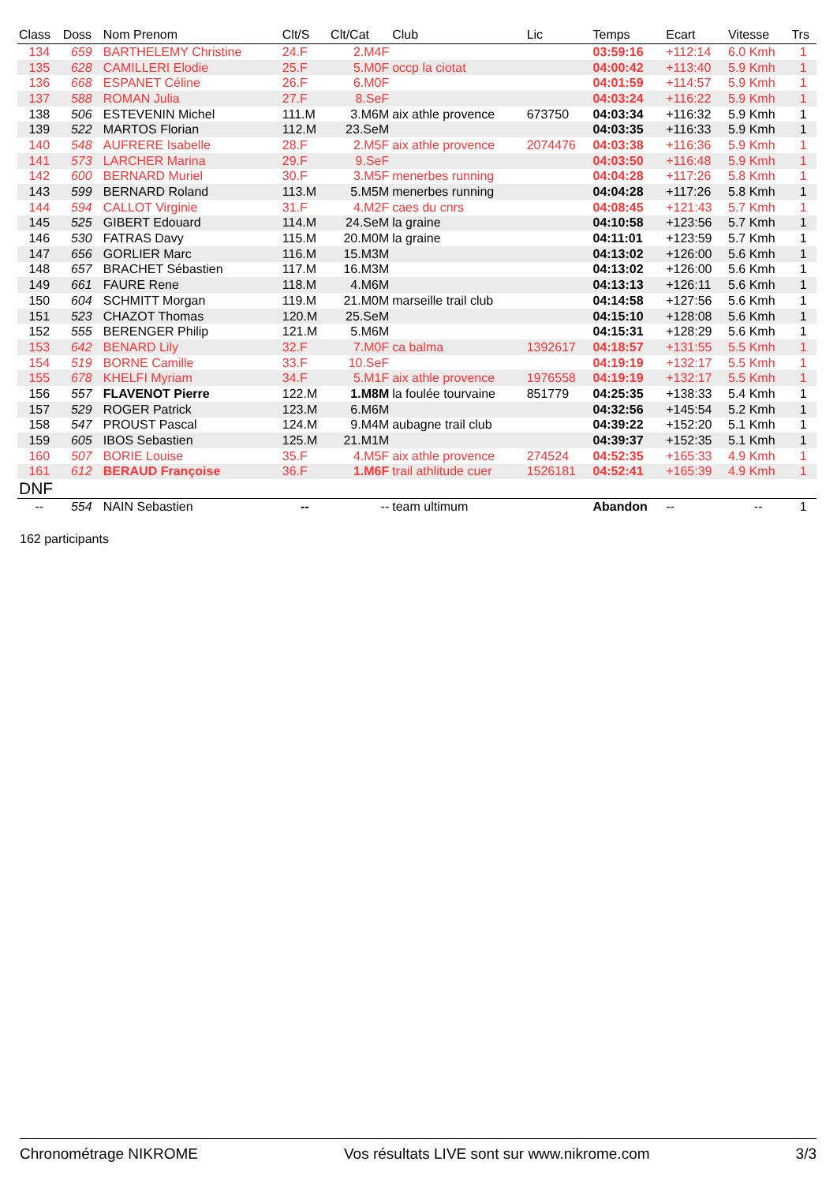| Class | Doss | Nom Prenom | Clt/S | Clt/Cat | Club | Lic | Temps | Ecart | Vitesse | Trs |
| --- | --- | --- | --- | --- | --- | --- | --- | --- | --- | --- |
| 134 | 659 | BARTHELEMY Christine | 24.F | 2.M4F | | | 03:59:16 | +112:14 | 6.0 Kmh | 1 |
| 135 | 628 | CAMILLERI Elodie | 25.F | 5.M0F | occp la ciotat | | 04:00:42 | +113:40 | 5.9 Kmh | 1 |
| 136 | 668 | ESPANET Céline | 26.F | 6.M0F | | | 04:01:59 | +114:57 | 5.9 Kmh | 1 |
| 137 | 588 | ROMAN Julia | 27.F | 8.SeF | | | 04:03:24 | +116:22 | 5.9 Kmh | 1 |
| 138 | 506 | ESTEVENIN Michel | 111.M | 3.M6M | aix athle provence | 673750 | 04:03:34 | +116:32 | 5.9 Kmh | 1 |
| 139 | 522 | MARTOS Florian | 112.M | 23.SeM | | | 04:03:35 | +116:33 | 5.9 Kmh | 1 |
| 140 | 548 | AUFRERE Isabelle | 28.F | 2.M5F | aix athle provence | 2074476 | 04:03:38 | +116:36 | 5.9 Kmh | 1 |
| 141 | 573 | LARCHER Marina | 29.F | 9.SeF | | | 04:03:50 | +116:48 | 5.9 Kmh | 1 |
| 142 | 600 | BERNARD Muriel | 30.F | 3.M5F | menerbes running | | 04:04:28 | +117:26 | 5.8 Kmh | 1 |
| 143 | 599 | BERNARD Roland | 113.M | 5.M5M | menerbes running | | 04:04:28 | +117:26 | 5.8 Kmh | 1 |
| 144 | 594 | CALLOT Virginie | 31.F | 4.M2F | caes du cnrs | | 04:08:45 | +121:43 | 5.7 Kmh | 1 |
| 145 | 525 | GIBERT Edouard | 114.M | 24.SeM | la graine | | 04:10:58 | +123:56 | 5.7 Kmh | 1 |
| 146 | 530 | FATRAS Davy | 115.M | 20.M0M | la graine | | 04:11:01 | +123:59 | 5.7 Kmh | 1 |
| 147 | 656 | GORLIER Marc | 116.M | 15.M3M | | | 04:13:02 | +126:00 | 5.6 Kmh | 1 |
| 148 | 657 | BRACHET Sébastien | 117.M | 16.M3M | | | 04:13:02 | +126:00 | 5.6 Kmh | 1 |
| 149 | 661 | FAURE Rene | 118.M | 4.M6M | | | 04:13:13 | +126:11 | 5.6 Kmh | 1 |
| 150 | 604 | SCHMITT Morgan | 119.M | 21.M0M | marseille trail club | | 04:14:58 | +127:56 | 5.6 Kmh | 1 |
| 151 | 523 | CHAZOT Thomas | 120.M | 25.SeM | | | 04:15:10 | +128:08 | 5.6 Kmh | 1 |
| 152 | 555 | BERENGER Philip | 121.M | 5.M6M | | | 04:15:31 | +128:29 | 5.6 Kmh | 1 |
| 153 | 642 | BENARD Lily | 32.F | 7.M0F | ca balma | 1392617 | 04:18:57 | +131:55 | 5.5 Kmh | 1 |
| 154 | 519 | BORNE Camille | 33.F | 10.SeF | | | 04:19:19 | +132:17 | 5.5 Kmh | 1 |
| 155 | 678 | KHELFI Myriam | 34.F | 5.M1F | aix athle provence | 1976558 | 04:19:19 | +132:17 | 5.5 Kmh | 1 |
| 156 | 557 | FLAVENOT Pierre | 122.M | 1.M8M | la foulée tourvaine | 851779 | 04:25:35 | +138:33 | 5.4 Kmh | 1 |
| 157 | 529 | ROGER Patrick | 123.M | 6.M6M | | | 04:32:56 | +145:54 | 5.2 Kmh | 1 |
| 158 | 547 | PROUST Pascal | 124.M | 9.M4M | aubagne trail club | | 04:39:22 | +152:20 | 5.1 Kmh | 1 |
| 159 | 605 | IBOS Sebastien | 125.M | 21.M1M | | | 04:39:37 | +152:35 | 5.1 Kmh | 1 |
| 160 | 507 | BORIE Louise | 35.F | 4.M5F | aix athle provence | 274524 | 04:52:35 | +165:33 | 4.9 Kmh | 1 |
| 161 | 612 | BERAUD Françoise | 36.F | 1.M6F | trail athlitude cuer | 1526181 | 04:52:41 | +165:39 | 4.9 Kmh | 1 |
| DNF | | | | | | | | | | |
| -- | 554 | NAIN Sebastien | -- | -- | team ultimum | | Abandon | -- | -- | 1 |
162 participants
Chronométrage NIKROME Vos résultats LIVE sont sur www.nikrome.com 3/3